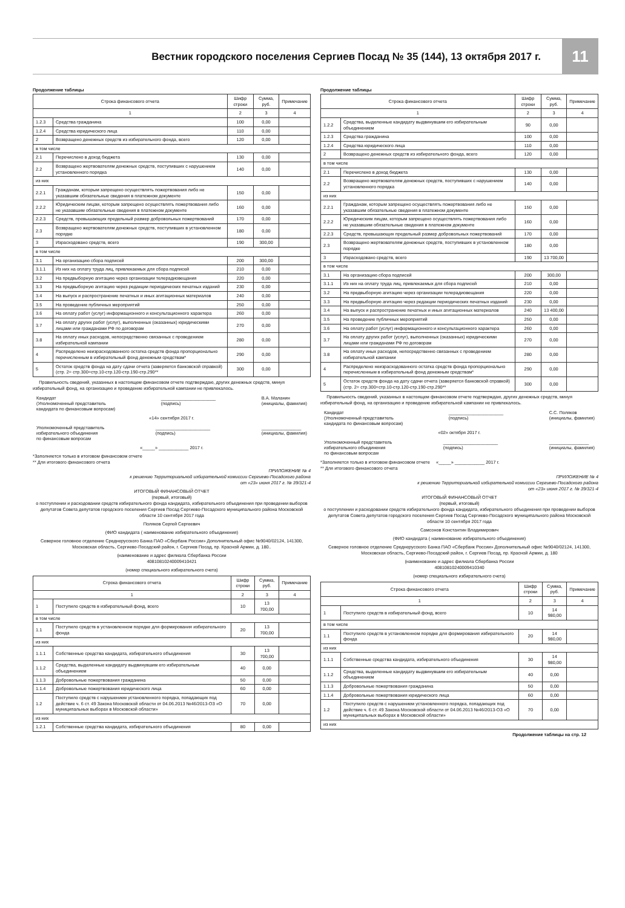Вестник городского поселения Сергиев Посад № 35 (144), 13 октября 2017 г.
11
Продолжение таблицы
| Строка финансового отчета | | Шифр строки | Сумма, руб. | Примечание |
| --- | --- | --- | --- | --- |
| 1 | | 2 | 3 | 4 |
| 1.2.3 | Средства гражданина | 100 | 0,00 | |
| 1.2.4 | Средства юридического лица | 110 | 0,00 | |
| 2 | Возвращено денежных средств из избирательного фонда, всего | 120 | 0,00 | |
| в том числе | | | | |
| 2.1 | Перечислено в доход бюджета | 130 | 0,00 | |
| 2.2 | Возвращено жертвователям денежных средств, поступивших с нарушением установленного порядка | 140 | 0,00 | |
| из них | | | | |
| 2.2.1 | Гражданам, которым запрещено осуществлять пожертвования либо не указавшим обязательные сведения в платежном документе | 150 | 0,00 | |
| 2.2.2 | Юридическим лицам, которым запрещено осуществлять пожертвования либо не указавшим обязательные сведения в платежном документе | 160 | 0,00 | |
| 2.2.3 | Средств, превышающих предельный размер добровольных пожертвований | 170 | 0,00 | |
| 2.3 | Возвращено жертвователям денежных средств, поступивших в установленном порядке | 180 | 0,00 | |
| 3 | Израсходовано средств, всего | 190 | 300,00 | |
| в том числе | | | | |
| 3.1 | На организацию сбора подписей | 200 | 300,00 | |
| 3.1.1 | Из них на оплату труда лиц, привлекаемых для сбора подписей | 210 | 0,00 | |
| 3.2 | На предвыборную агитацию через организации телерадиовещания | 220 | 0,00 | |
| 3.3 | На предвыборную агитацию через редакции периодических печатных изданий | 230 | 0,00 | |
| 3.4 | На выпуск и распространение печатных и иных агитационных материалов | 240 | 0,00 | |
| 3.5 | На проведение публичных мероприятий | 250 | 0,00 | |
| 3.6 | На оплату работ (услуг) информационного и консультационного характера | 260 | 0,00 | |
| 3.7 | На оплату других работ (услуг), выполненных (оказанных) юридическими лицами или гражданами РФ по договорам | 270 | 0,00 | |
| 3.8 | На оплату иных расходов, непосредственно связанных с проведением избирательной кампании | 280 | 0,00 | |
| 4 | Распределено неизрасходованного остатка средств фонда пропорционально перечисленным в избирательный фонд денежным средствам* | 290 | 0,00 | |
| 5 | Остаток средств фонда на дату сдачи отчета (заверяется банковской справкой) (стр. 2= стр.300=стр.10-стр.120-стр.190-стр.290** | 300 | 0,00 | |
Правильность сведений, указанных в настоящем финансовом отчете подтверждаю, других денежных средств, минуя избирательный фонд, на организацию и проведение избирательной кампании не привлекалось.
Кандидат
(Уполномоченный представитель
кандидата по финансовым вопросам) ______________________
(подпись) В.А. Маланин
(инициалы, фамилия)
«14» сентября 2017 г.
Уполномоченный представитель
избирательного объединения
по финансовым вопросам ______________________
(подпись) ________________
(инициалы, фамилия)
«_____» ____________ 2017 г.
*Заполняется только в итоговом финансовом отчете
** Для итогового финансового отчета
ПРИЛОЖЕНИЕ № 4
к решению Территориальной избирательной комиссии Сергиево-Посадского района
от «23» июня 2017 г. № 39/321-4
ИТОГОВЫЙ ФИНАНСОВЫЙ ОТЧЕТ
(первый, итоговый)
о поступлении и расходовании средств избирательного фонда кандидата, избирательного объединения при проведении выборов депутатов Совета депутатов городского поселения Сергиев Посад Сергиево-Посадского муниципального района Московской области 10 сентября 2017 года
Поляков Сергей Сергеевич
(ФИО кандидата ( наименование избирательного объединения)
Северное головное отделение Среднерусского Банка ПАО «Сбербанк России» Дополнительный офис №9040/02124, 141300, Московская область, Сергиево-Посадский район, г. Сергиев Посад, пр. Красной Армии, д. 180..
(наименование и адрес филиала Сбербанка России
40810810240009410421
(номер специального избирательного счета)
| Строка финансового отчета | | Шифр строки | Сумма, руб. | Примечание |
| --- | --- | --- | --- | --- |
| 1 | | 2 | 3 | 4 |
| 1 | Поступило средств в избирательный фонд, всего | 10 | 13 700,00 | |
| в том числе | | | | |
| 1.1 | Поступило средств в установленном порядке для формирования избирательного фонда | 20 | 13 700,00 | |
| из них | | | | |
| 1.1.1 | Собственные средства кандидата, избирательного объединения | 30 | 13 700,00 | |
| 1.1.2 | Средства, выделенные кандидату выдвинувшим его избирательным объединением | 40 | 0,00 | |
| 1.1.3 | Добровольные пожертвования гражданина | 50 | 0,00 | |
| 1.1.4 | Добровольные пожертвования юридического лица | 60 | 0,00 | |
| 1.2 | Поступило средств с нарушением установленного порядка, попадающих под действие ч. 6 ст. 49 Закона Московской области от 04.06.2013 №46/2013-ОЗ «О муниципальных выборах в Московской области» | 70 | 0,00 | |
| из них | | | | |
| 1.2.1 | Собственные средства кандидата, избирательного объединения | 80 | 0,00 | |
Продолжение таблицы
| Строка финансового отчета | | Шифр строки | Сумма, руб. | Примечание |
| --- | --- | --- | --- | --- |
| 1 | | 2 | 3 | 4 |
| 1.2.2 | Средства, выделенные кандидату выдвинувшим его избирательным объединением | 90 | 0,00 | |
| 1.2.3 | Средства гражданина | 100 | 0,00 | |
| 1.2.4 | Средства юридического лица | 110 | 0,00 | |
| 2 | Возвращено денежных средств из избирательного фонда, всего | 120 | 0,00 | |
| в том числе | | | | |
| 2.1 | Перечислено в доход бюджета | 130 | 0,00 | |
| 2.2 | Возвращено жертвователям денежных средств, поступивших с нарушением установленного порядка | 140 | 0,00 | |
| из них | | | | |
| 2.2.1 | Гражданам, которым запрещено осуществлять пожертвования либо не указавшим обязательные сведения в платежном документе | 150 | 0,00 | |
| 2.2.2 | Юридическим лицам, которым запрещено осуществлять пожертвования либо не указавшим обязательные сведения в платежном документе | 160 | 0,00 | |
| 2.2.3 | Средств, превышающих предельный размер добровольных пожертвований | 170 | 0,00 | |
| 2.3 | Возвращено жертвователям денежных средств, поступивших в установленном порядке | 180 | 0,00 | |
| 3 | Израсходовано средств, всего | 190 | 13 700,00 | |
| в том числе | | | | |
| 3.1 | На организацию сбора подписей | 200 | 300,00 | |
| 3.1.1 | Из них на оплату труда лиц, привлекаемых для сбора подписей | 210 | 0,00 | |
| 3.2 | На предвыборную агитацию через организации телерадиовещания | 220 | 0,00 | |
| 3.3 | На предвыборную агитацию через редакции периодических печатных изданий | 230 | 0,00 | |
| 3.4 | На выпуск и распространение печатных и иных агитационных материалов | 240 | 13 400,00 | |
| 3.5 | На проведение публичных мероприятий | 250 | 0,00 | |
| 3.6 | На оплату работ (услуг) информационного и консультационного характера | 260 | 0,00 | |
| 3.7 | На оплату других работ (услуг), выполненных (оказанных) юридическими лицами или гражданами РФ по договорам | 270 | 0,00 | |
| 3.8 | На оплату иных расходов, непосредственно связанных с проведением избирательной кампании | 280 | 0,00 | |
| 4 | Распределено неизрасходованного остатка средств фонда пропорционально перечисленным в избирательный фонд денежным средствам* | 290 | 0,00 | |
| 5 | Остаток средств фонда на дату сдачи отчета (заверяется банковской справкой) (стр. 2= стр.300=стр.10-стр.120-стр.190-стр.290** | 300 | 0,00 | |
Правильность сведений, указанных в настоящем финансовом отчете подтверждаю, других денежных средств, минуя избирательный фонд, на организацию и проведение избирательной кампании не привлекалось.
Кандидат
(Уполномоченный представитель
кандидата по финансовым вопросам) ______________________
(подпись) С.С. Поляков
(инициалы, фамилия)
«02» октября 2017 г.
Уполномоченный представитель
избирательного объединения
по финансовым вопросам ______________________
(подпись) ________________
(инициалы, фамилия)
*Заполняется только в итоговом финансовом отчете «_____» ____________ 2017 г.
** Для итогового финансового отчета
ПРИЛОЖЕНИЕ № 4
к решению Территориальной избирательной комиссии Сергиево-Посадского района
от «23» июня 2017 г. № 39/321-4
ИТОГОВЫЙ ФИНАНСОВЫЙ ОТЧЕТ
(первый, итоговый)
о поступлении и расходовании средств избирательного фонда кандидата, избирательного объединения при проведении выборов депутатов Совета депутатов городского поселения Сергиев Посад Сергиево-Посадского муниципального района Московской области 10 сентября 2017 года
Самсонов Константин Владимирович
(ФИО кандидата ( наименование избирательного объединения)
Северное головное отделение Среднерусского Банка ПАО «Сбербанк России» Дополнительный офис №9040/02124, 141300, Московская область, Сергиево-Посадский район, г. Сергиев Посад, пр. Красной Армии, д. 180
(наименование и адрес филиала Сбербанка России
40810810240009410340
(номер специального избирательного счета)
| Строка финансового отчета | | Шифр строки | Сумма, руб. | Примечание |
| --- | --- | --- | --- | --- |
| 1 | | 2 | 3 | 4 |
| 1 | Поступило средств в избирательный фонд, всего | 10 | 14 980,00 | |
| в том числе | | | | |
| 1.1 | Поступило средств в установленном порядке для формирования избирательного фонда | 20 | 14 980,00 | |
| из них | | | | |
| 1.1.1 | Собственные средства кандидата, избирательного объединения | 30 | 14 980,00 | |
| 1.1.2 | Средства, выделенные кандидату выдвинувшим его избирательным объединением | 40 | 0,00 | |
| 1.1.3 | Добровольные пожертвования гражданина | 50 | 0,00 | |
| 1.1.4 | Добровольные пожертвования юридического лица | 60 | 0,00 | |
| 1.2 | Поступило средств с нарушением установленного порядка, попадающих под действие ч. 6 ст. 49 Закона Московской области от 04.06.2013 №46/2013-ОЗ «О муниципальных выборах в Московской области» | 70 | 0,00 | |
| из них | | | | |
Продолжение таблицы на стр. 12